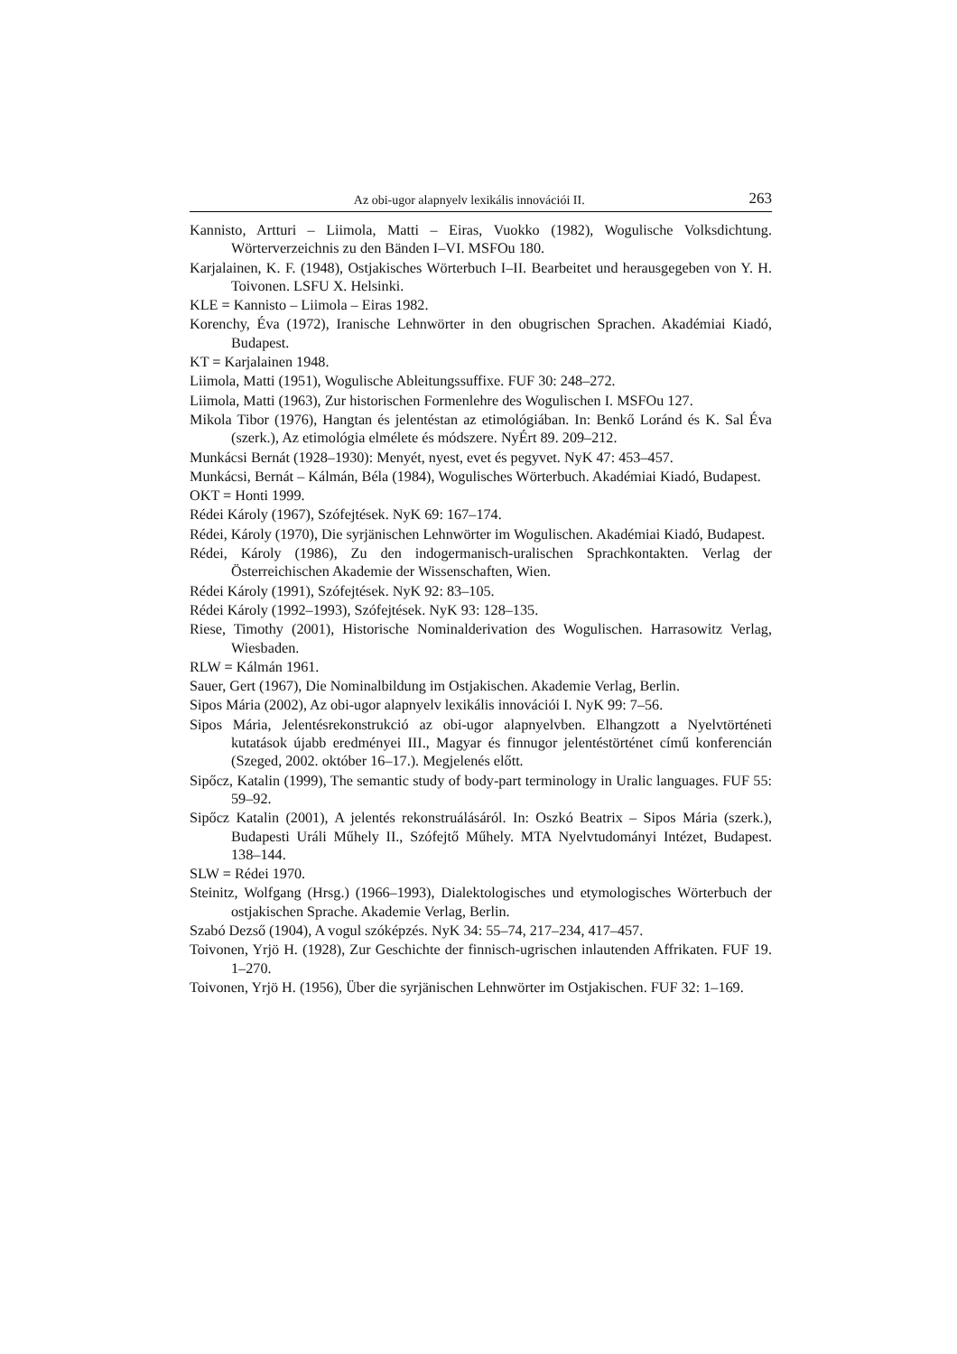Az obi-ugor alapnyelv lexikális innovációi II. 263
Kannisto, Artturi – Liimola, Matti – Eiras, Vuokko (1982), Wogulische Volksdichtung. Wörterverzeichnis zu den Bänden I–VI. MSFOu 180.
Karjalainen, K. F. (1948), Ostjakisches Wörterbuch I–II. Bearbeitet und herausgegeben von Y. H. Toivonen. LSFU X. Helsinki.
KLE = Kannisto – Liimola – Eiras 1982.
Korenchy, Éva (1972), Iranische Lehnwörter in den obugrischen Sprachen. Akadémiai Kiadó, Budapest.
KT = Karjalainen 1948.
Liimola, Matti (1951), Wogulische Ableitungssuffixe. FUF 30: 248–272.
Liimola, Matti (1963), Zur historischen Formenlehre des Wogulischen I. MSFOu 127.
Mikola Tibor (1976), Hangtan és jelentéstan az etimológiában. In: Benkő Loránd és K. Sal Éva (szerk.), Az etimológia elmélete és módszere. NyÉrt 89. 209–212.
Munkácsi Bernát (1928–1930): Menyét, nyest, evet és pegyvet. NyK 47: 453–457.
Munkácsi, Bernát – Kálmán, Béla (1984), Wogulisches Wörterbuch. Akadémiai Kiadó, Budapest.
OKT = Honti 1999.
Rédei Károly (1967), Szófejtések. NyK 69: 167–174.
Rédei, Károly (1970), Die syrjänischen Lehnwörter im Wogulischen. Akadémiai Kiadó, Budapest.
Rédei, Károly (1986), Zu den indogermanisch-uralischen Sprachkontakten. Verlag der Österreichischen Akademie der Wissenschaften, Wien.
Rédei Károly (1991), Szófejtések. NyK 92: 83–105.
Rédei Károly (1992–1993), Szófejtések. NyK 93: 128–135.
Riese, Timothy (2001), Historische Nominalderivation des Wogulischen. Harrasowitz Verlag, Wiesbaden.
RLW = Kálmán 1961.
Sauer, Gert (1967), Die Nominalbildung im Ostjakischen. Akademie Verlag, Berlin.
Sipos Mária (2002), Az obi-ugor alapnyelv lexikális innovációi I. NyK 99: 7–56.
Sipos Mária, Jelentésrekonstrukció az obi-ugor alapnyelvben. Elhangzott a Nyelvtörténeti kutatások újabb eredményei III., Magyar és finnugor jelentéstörténet című konferencián (Szeged, 2002. október 16–17.). Megjelenés előtt.
Sipőcz, Katalin (1999), The semantic study of body-part terminology in Uralic languages. FUF 55: 59–92.
Sipőcz Katalin (2001), A jelentés rekonstruálásáról. In: Oszkó Beatrix – Sipos Mária (szerk.), Budapesti Uráli Műhely II., Szófejtő Műhely. MTA Nyelvtudományi Intézet, Budapest. 138–144.
SLW = Rédei 1970.
Steinitz, Wolfgang (Hrsg.) (1966–1993), Dialektologisches und etymologisches Wörterbuch der ostjakischen Sprache. Akademie Verlag, Berlin.
Szabó Dezső (1904), A vogul szóképzés. NyK 34: 55–74, 217–234, 417–457.
Toivonen, Yrjö H. (1928), Zur Geschichte der finnisch-ugrischen inlautenden Affrikaten. FUF 19. 1–270.
Toivonen, Yrjö H. (1956), Über die syrjänischen Lehnwörter im Ostjakischen. FUF 32: 1–169.